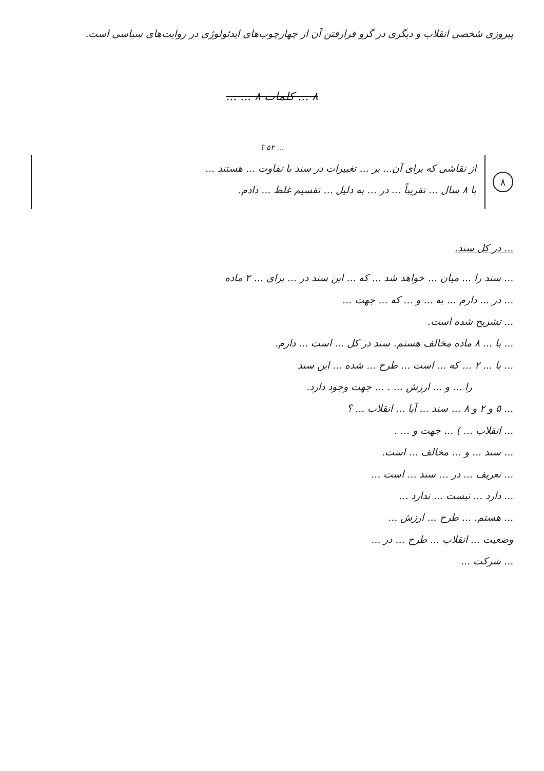پیروزی شخصی انقلاب و دیگری در گرو فرارفتن آن از چهارچوب‌های ایدئولوژی در روایت‌های سیاسی است.
۸ ... کلمات ۸ ... ...
... ۵۲ ؟
۸
از نقاشی که برای آن... بر ... تغییرات در سند با تفاوت ... هستند ...
با ۸ سال ... تقریباً ... در ... به دلیل ... تقسیم غلط ... دادم.
... در کل سند.
... سند را ... میان ... خواهد شد ... که ... این سند در ... برای ... ۲ ماده
... در ... دارم ... به ... و ... که ... جهت ...
... تشریح شده است.
... با ... ۸ ماده مخالف هستم. سند در کل ... است ... دارم.
... با ... ۲ ... که ... است ... طرح ... شده ... این سند
را ... و ... ارزش ... . ... جهت وجود دارد.
... ۵ و ۲ و ۸ ... سند ... آیا ... انقلاب ... ؟
... انقلاب ... ) ... جهت و ... .
... سند ... و ... مخالف ... است.
... تعریف ... در ... سند ... است ...
... دارد ... نیست ... ندارد ...
... هستم. ... طرح ... ارزش ...
وضعیت ... انقلاب ... طرح ... در ...
... شرکت ...